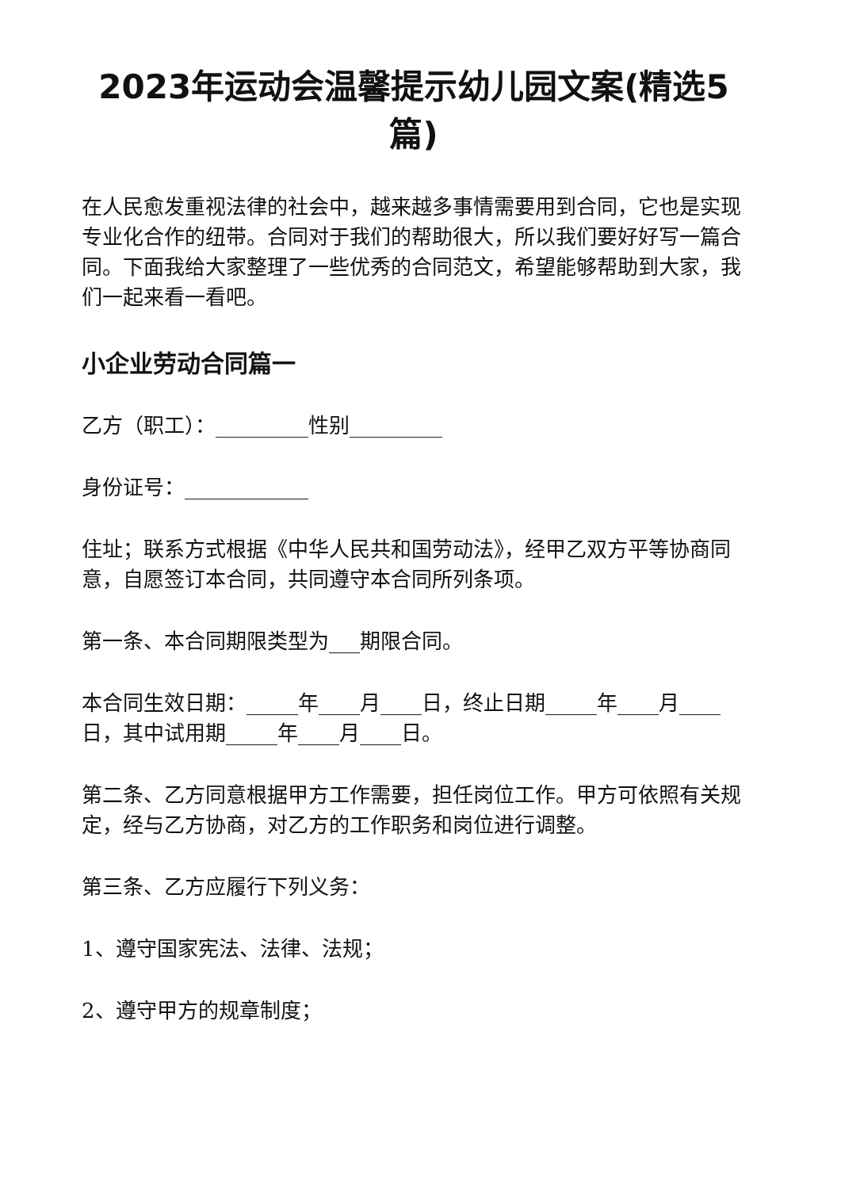2023年运动会温馨提示幼儿园文案(精选5篇)
在人民愈发重视法律的社会中，越来越多事情需要用到合同，它也是实现专业化合作的纽带。合同对于我们的帮助很大，所以我们要好好写一篇合同。下面我给大家整理了一些优秀的合同范文，希望能够帮助到大家，我们一起来看一看吧。
小企业劳动合同篇一
乙方（职工）：_________性别_________
身份证号：____________
住址；联系方式根据《中华人民共和国劳动法》，经甲乙双方平等协商同意，自愿签订本合同，共同遵守本合同所列条项。
第一条、本合同期限类型为___期限合同。
本合同生效日期：_____年____月____日，终止日期_____年____月____日，其中试用期_____年____月____日。
第二条、乙方同意根据甲方工作需要，担任岗位工作。甲方可依照有关规定，经与乙方协商，对乙方的工作职务和岗位进行调整。
第三条、乙方应履行下列义务：
1、遵守国家宪法、法律、法规；
2、遵守甲方的规章制度；